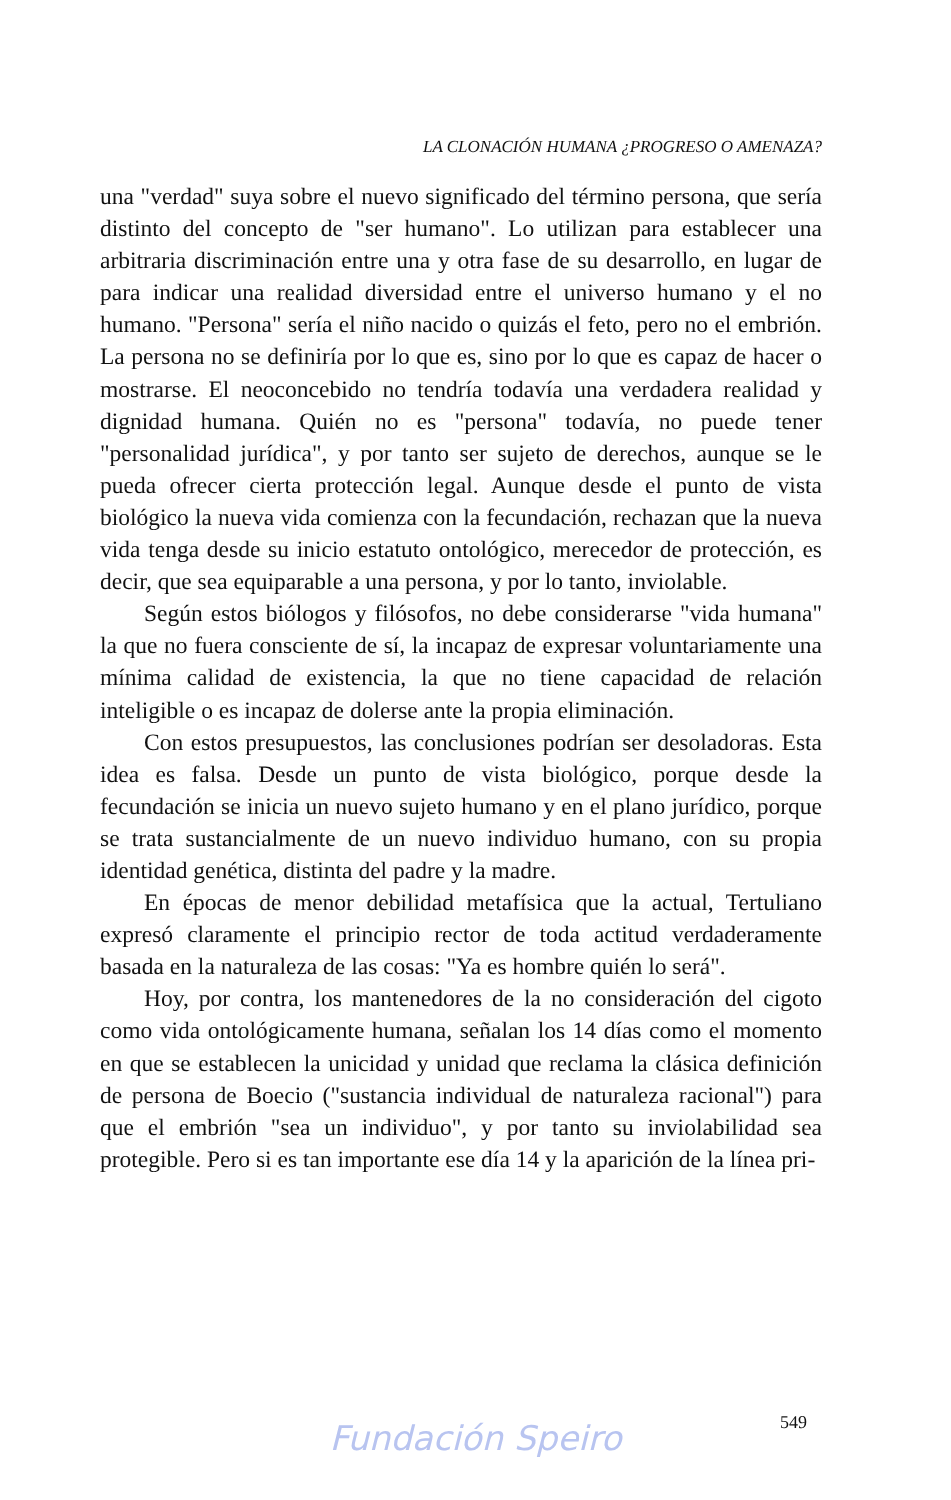LA CLONACIÓN HUMANA ¿PROGRESO O AMENAZA?
una "verdad" suya sobre el nuevo significado del término persona, que sería distinto del concepto de "ser humano". Lo utilizan para establecer una arbitraria discriminación entre una y otra fase de su desarrollo, en lugar de para indicar una realidad diversidad entre el universo humano y el no humano. "Persona" sería el niño nacido o quizás el feto, pero no el embrión. La persona no se definiría por lo que es, sino por lo que es capaz de hacer o mostrarse. El neoconcebido no tendría todavía una verdadera realidad y dignidad humana. Quién no es "persona" todavía, no puede tener "personalidad jurídica", y por tanto ser sujeto de derechos, aunque se le pueda ofrecer cierta protección legal. Aunque desde el punto de vista biológico la nueva vida comienza con la fecundación, rechazan que la nueva vida tenga desde su inicio estatuto ontológico, merecedor de protección, es decir, que sea equiparable a una persona, y por lo tanto, inviolable.
Según estos biólogos y filósofos, no debe considerarse "vida humana" la que no fuera consciente de sí, la incapaz de expresar voluntariamente una mínima calidad de existencia, la que no tiene capacidad de relación inteligible o es incapaz de dolerse ante la propia eliminación.
Con estos presupuestos, las conclusiones podrían ser desoladoras. Esta idea es falsa. Desde un punto de vista biológico, porque desde la fecundación se inicia un nuevo sujeto humano y en el plano jurídico, porque se trata sustancialmente de un nuevo individuo humano, con su propia identidad genética, distinta del padre y la madre.
En épocas de menor debilidad metafísica que la actual, Tertuliano expresó claramente el principio rector de toda actitud verdaderamente basada en la naturaleza de las cosas: "Ya es hombre quién lo será".
Hoy, por contra, los mantenedores de la no consideración del cigoto como vida ontológicamente humana, señalan los 14 días como el momento en que se establecen la unicidad y unidad que reclama la clásica definición de persona de Boecio ("sustancia individual de naturaleza racional") para que el embrión "sea un individuo", y por tanto su inviolabilidad sea protegible. Pero si es tan importante ese día 14 y la aparición de la línea pri-
549
Fundación Speiro